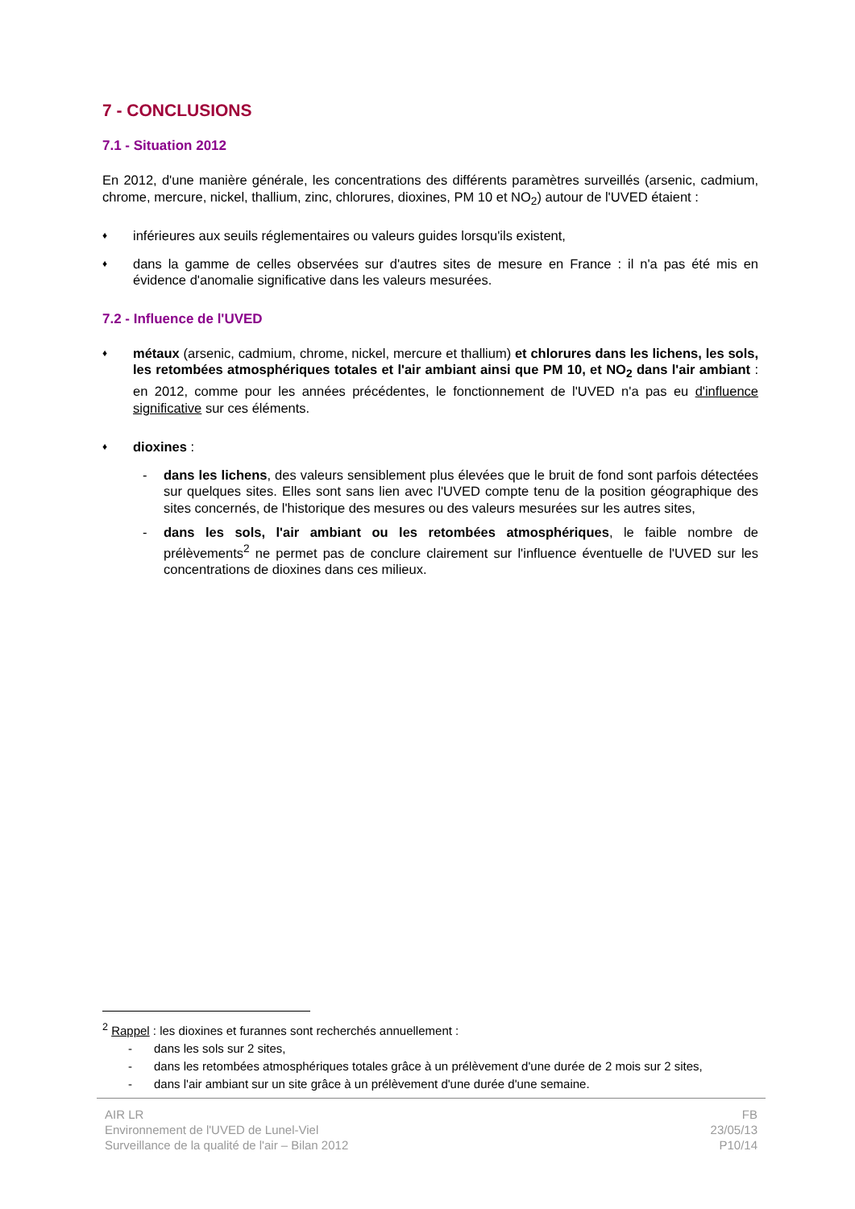7 - CONCLUSIONS
7.1 - Situation 2012
En 2012, d'une manière générale, les concentrations des différents paramètres surveillés (arsenic, cadmium, chrome, mercure, nickel, thallium, zinc, chlorures, dioxines, PM 10 et NO<sub>2</sub>) autour de l'UVED étaient :
♦ inférieures aux seuils réglementaires ou valeurs guides lorsqu'ils existent,
♦ dans la gamme de celles observées sur d'autres sites de mesure en France : il n'a pas été mis en évidence d'anomalie significative dans les valeurs mesurées.
7.2 - Influence de l'UVED
♦ métaux (arsenic, cadmium, chrome, nickel, mercure et thallium) et chlorures dans les lichens, les sols, les retombées atmosphériques totales et l'air ambiant ainsi que PM 10, et NO<sub>2</sub> dans l'air ambiant : en 2012, comme pour les années précédentes, le fonctionnement de l'UVED n'a pas eu d'influence significative sur ces éléments.
♦ dioxines :
- dans les lichens, des valeurs sensiblement plus élevées que le bruit de fond sont parfois détectées sur quelques sites. Elles sont sans lien avec l'UVED compte tenu de la position géographique des sites concernés, de l'historique des mesures ou des valeurs mesurées sur les autres sites,
- dans les sols, l'air ambiant ou les retombées atmosphériques, le faible nombre de prélèvements<sup>2</sup> ne permet pas de conclure clairement sur l'influence éventuelle de l'UVED sur les concentrations de dioxines dans ces milieux.
<sup>2</sup> Rappel : les dioxines et furannes sont recherchés annuellement :
- dans les sols sur 2 sites,
- dans les retombées atmosphériques totales grâce à un prélèvement d'une durée de 2 mois sur 2 sites,
- dans l'air ambiant sur un site grâce à un prélèvement d'une durée d'une semaine.
AIR LR
Environnement de l'UVED de Lunel-Viel
Surveillance de la qualité de l'air – Bilan 2012
FB
23/05/13
P10/14